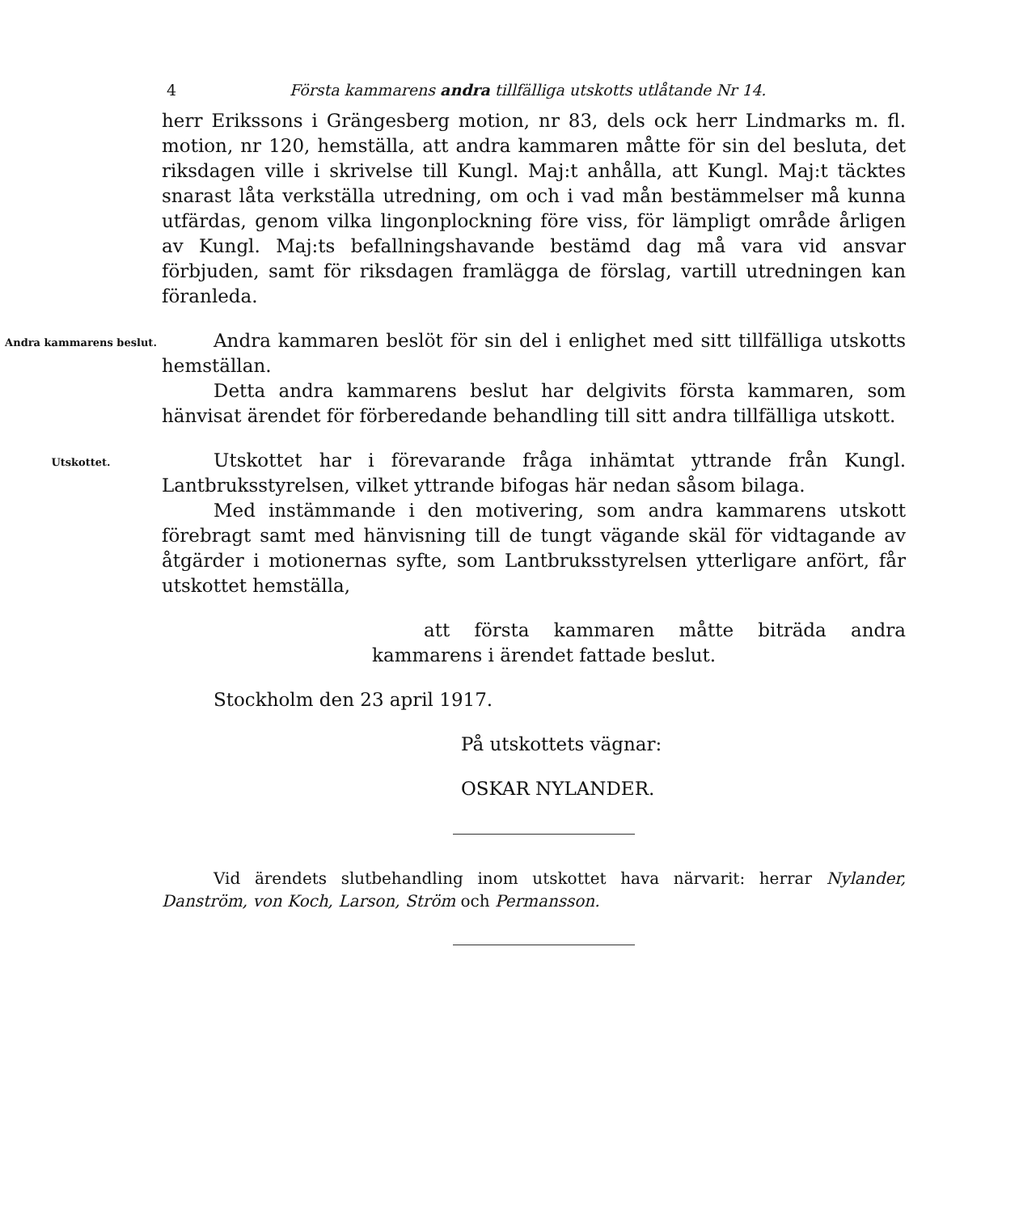4 Första kammarens andra tillfälliga utskotts utlåtande Nr 14.
herr Erikssons i Grängesberg motion, nr 83, dels ock herr Lindmarks m. fl. motion, nr 120, hemställa, att andra kammaren måtte för sin del besluta, det riksdagen ville i skrivelse till Kungl. Maj:t anhålla, att Kungl. Maj:t täcktes snarast låta verkställa utredning, om och i vad mån bestämmelser må kunna utfärdas, genom vilka lingonplockning före viss, för lämpligt område årligen av Kungl. Maj:ts befallningshavande bestämd dag må vara vid ansvar förbjuden, samt för riksdagen framlägga de förslag, vartill utredningen kan föranleda.
Andra kammarens beslut.
Andra kammaren beslöt för sin del i enlighet med sitt tillfälliga utskotts hemställan.
Detta andra kammarens beslut har delgivits första kammaren, som hänvisat ärendet för förberedande behandling till sitt andra tillfälliga utskott.
Utskottet.
Utskottet har i förevarande fråga inhämtat yttrande från Kungl. Lantbruksstyrelsen, vilket yttrande bifogas här nedan såsom bilaga.
Med instämmande i den motivering, som andra kammarens utskott förebragt samt med hänvisning till de tungt vägande skäl för vidtagande av åtgärder i motionernas syfte, som Lantbruksstyrelsen ytterligare anfört, får utskottet hemställa,
att första kammaren måtte biträda andra kammarens i ärendet fattade beslut.
Stockholm den 23 april 1917.
På utskottets vägnar:
OSKAR NYLANDER.
Vid ärendets slutbehandling inom utskottet hava närvarit: herrar Nylander, Danström, von Koch, Larson, Ström och Permansson.